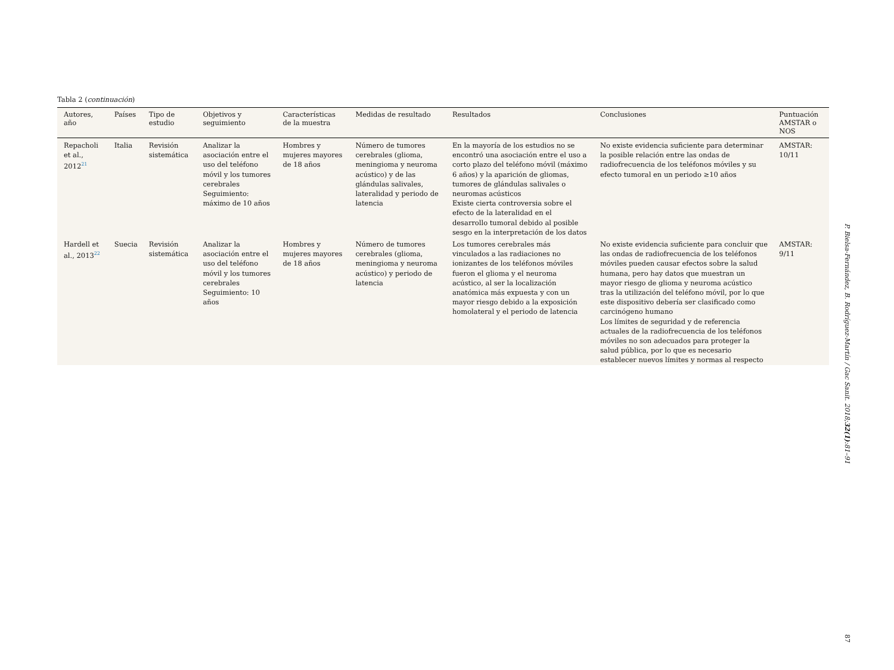Tabla 2 (continuación)
| Autores, año | Países | Tipo de estudio | Objetivos y seguimiento | Características de la muestra | Medidas de resultado | Resultados | Conclusiones | Puntuación AMSTAR o NOS |
| --- | --- | --- | --- | --- | --- | --- | --- | --- |
| Repacholi et al., 2012<sup>21</sup> | Italia | Revisión sistemática | Analizar la asociación entre el uso del teléfono móvil y los tumores cerebrales Seguimiento: máximo de 10 años | Hombres y mujeres mayores de 18 años | Número de tumores cerebrales (glioma, meningioma y neuroma acústico) y de las glándulas salivales, lateralidad y periodo de latencia | En la mayoría de los estudios no se encontró una asociación entre el uso a corto plazo del teléfono móvil (máximo 6 años) y la aparición de gliomas, tumores de glándulas salivales o neuromas acústicos Existe cierta controversia sobre el efecto de la lateralidad en el desarrollo tumoral debido al posible sesgo en la interpretación de los datos | No existe evidencia suficiente para determinar la posible relación entre las ondas de radiofrecuencia de los teléfonos móviles y su efecto tumoral en un periodo ≥10 años | AMSTAR: 10/11 |
| Hardell et al., 2013<sup>22</sup> | Suecia | Revisión sistemática | Analizar la asociación entre el uso del teléfono móvil y los tumores cerebrales Seguimiento: 10 años | Hombres y mujeres mayores de 18 años | Número de tumores cerebrales (glioma, meningioma y neuroma acústico) y periodo de latencia | Los tumores cerebrales más vinculados a las radiaciones no ionizantes de los teléfonos móviles fueron el glioma y el neuroma acústico, al ser la localización anatómica más expuesta y con un mayor riesgo debido a la exposición homolateral y el periodo de latencia | No existe evidencia suficiente para concluir que las ondas de radiofrecuencia de los teléfonos móviles pueden causar efectos sobre la salud humana, pero hay datos que muestran un mayor riesgo de glioma y neuroma acústico tras la utilización del teléfono móvil, por lo que este dispositivo debería ser clasificado como carcinógeno humano Los límites de seguridad y de referencia actuales de la radiofrecuencia de los teléfonos móviles no son adecuados para proteger la salud pública, por lo que es necesario establecer nuevos límites y normas al respecto | AMSTAR: 9/11 |
P. Bielsa-Fernández, B. Rodríguez-Martín / Gac Sanit. 2018;32(1):81–91
87